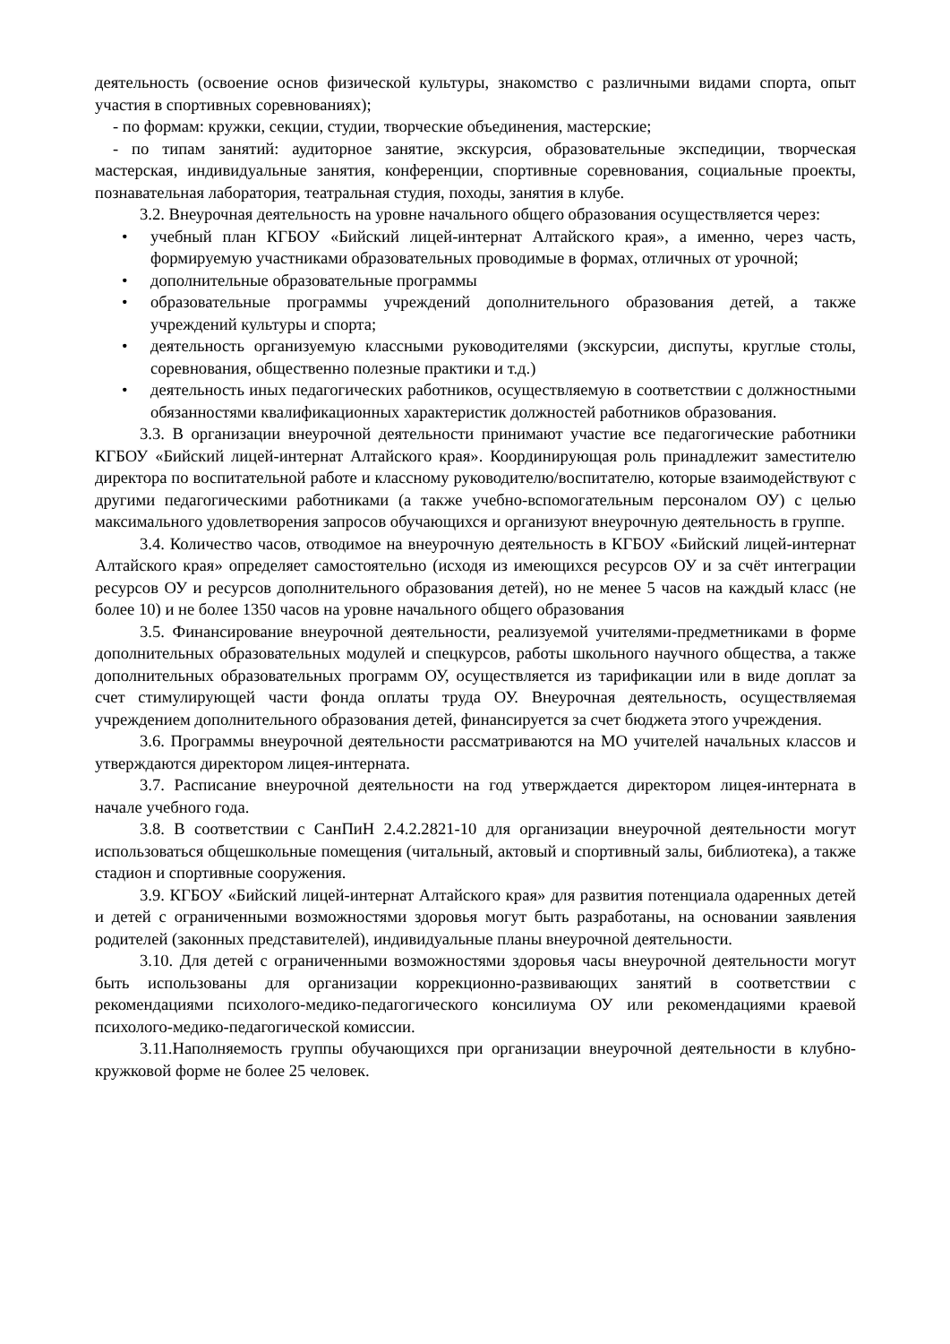деятельность (освоение основ физической культуры, знакомство с различными видами спорта, опыт участия в спортивных соревнованиях);
- по формам: кружки, секции, студии, творческие объединения, мастерские;
- по типам занятий: аудиторное занятие, экскурсия, образовательные экспедиции, творческая мастерская, индивидуальные занятия, конференции, спортивные соревнования, социальные проекты, познавательная лаборатория, театральная студия, походы, занятия в клубе.
3.2. Внеурочная деятельность на уровне начального общего образования осуществляется через:
• учебный план КГБОУ «Бийский лицей-интернат Алтайского края», а именно, через часть, формируемую участниками образовательных проводимые в формах, отличных от урочной;
• дополнительные образовательные программы
• образовательные программы учреждений дополнительного образования детей, а также учреждений культуры и спорта;
• деятельность организуемую классными руководителями (экскурсии, диспуты, круглые столы, соревнования, общественно полезные практики и т.д.)
• деятельность иных педагогических работников, осуществляемую в соответствии с должностными обязанностями квалификационных характеристик должностей работников образования.
3.3. В организации внеурочной деятельности принимают участие все педагогические работники КГБОУ «Бийский лицей-интернат Алтайского края». Координирующая роль принадлежит заместителю директора по воспитательной работе и классному руководителю/воспитателю, которые взаимодействуют с другими педагогическими работниками (а также учебно-вспомогательным персоналом ОУ) с целью максимального удовлетворения запросов обучающихся и организуют внеурочную деятельность в группе.
3.4. Количество часов, отводимое на внеурочную деятельность в КГБОУ «Бийский лицей-интернат Алтайского края» определяет самостоятельно (исходя из имеющихся ресурсов ОУ и за счёт интеграции ресурсов ОУ и ресурсов дополнительного образования детей), но не менее 5 часов на каждый класс (не более 10) и не более 1350 часов на уровне начального общего образования
3.5. Финансирование внеурочной деятельности, реализуемой учителями-предметниками в форме дополнительных образовательных модулей и спецкурсов, работы школьного научного общества, а также дополнительных образовательных программ ОУ, осуществляется из тарификации или в виде доплат за счет стимулирующей части фонда оплаты труда ОУ. Внеурочная деятельность, осуществляемая учреждением дополнительного образования детей, финансируется за счет бюджета этого учреждения.
3.6. Программы внеурочной деятельности рассматриваются на МО учителей начальных классов и утверждаются директором лицея-интерната.
3.7. Расписание внеурочной деятельности на год утверждается директором лицея-интерната в начале учебного года.
3.8. В соответствии с СанПиН 2.4.2.2821-10 для организации внеурочной деятельности могут использоваться общешкольные помещения (читальный, актовый и спортивный залы, библиотека), а также стадион и спортивные сооружения.
3.9. КГБОУ «Бийский лицей-интернат Алтайского края» для развития потенциала одаренных детей и детей с ограниченными возможностями здоровья могут быть разработаны, на основании заявления родителей (законных представителей), индивидуальные планы внеурочной деятельности.
3.10. Для детей с ограниченными возможностями здоровья часы внеурочной деятельности могут быть использованы для организации коррекционно-развивающих занятий в соответствии с рекомендациями психолого-медико-педагогического консилиума ОУ или рекомендациями краевой психолого-медико-педагогической комиссии.
3.11.Наполняемость группы обучающихся при организации внеурочной деятельности в клубно-кружковой форме не более 25 человек.